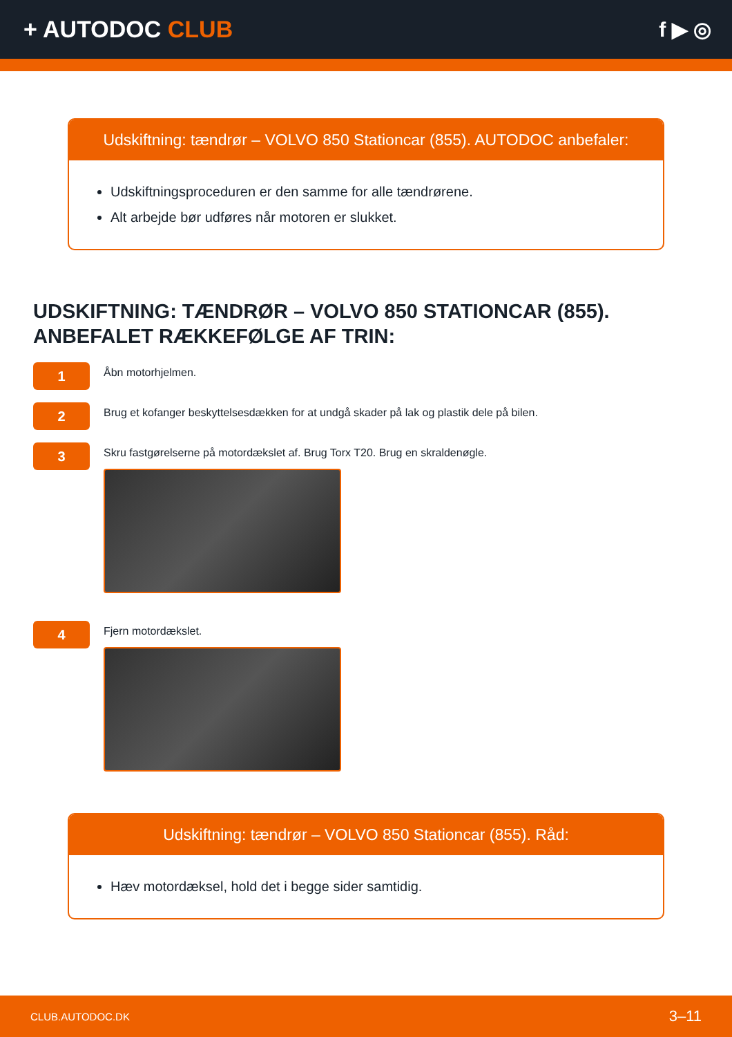+ AUTODOC CLUB f ▶ ◎
Udskiftning: tændrør – VOLVO 850 Stationcar (855). AUTODOC anbefaler:
Udskiftningsproceduren er den samme for alle tændrørene.
Alt arbejde bør udføres når motoren er slukket.
UDSKIFTNING: TÆNDRØR – VOLVO 850 STATIONCAR (855). ANBEFALET RÆKKEFØLGE AF TRIN:
1
Åbn motorhjelmen.
2
Brug et kofanger beskyttelsesdækken for at undgå skader på lak og plastik dele på bilen.
3
Skru fastgørelserne på motordækslet af. Brug Torx T20. Brug en skraldenøgle.
4
Fjern motordækslet.
Udskiftning: tændrør – VOLVO 850 Stationcar (855). Råd:
Hæv motordæksel, hold det i begge sider samtidig.
CLUB.AUTODOC.DK 3–11